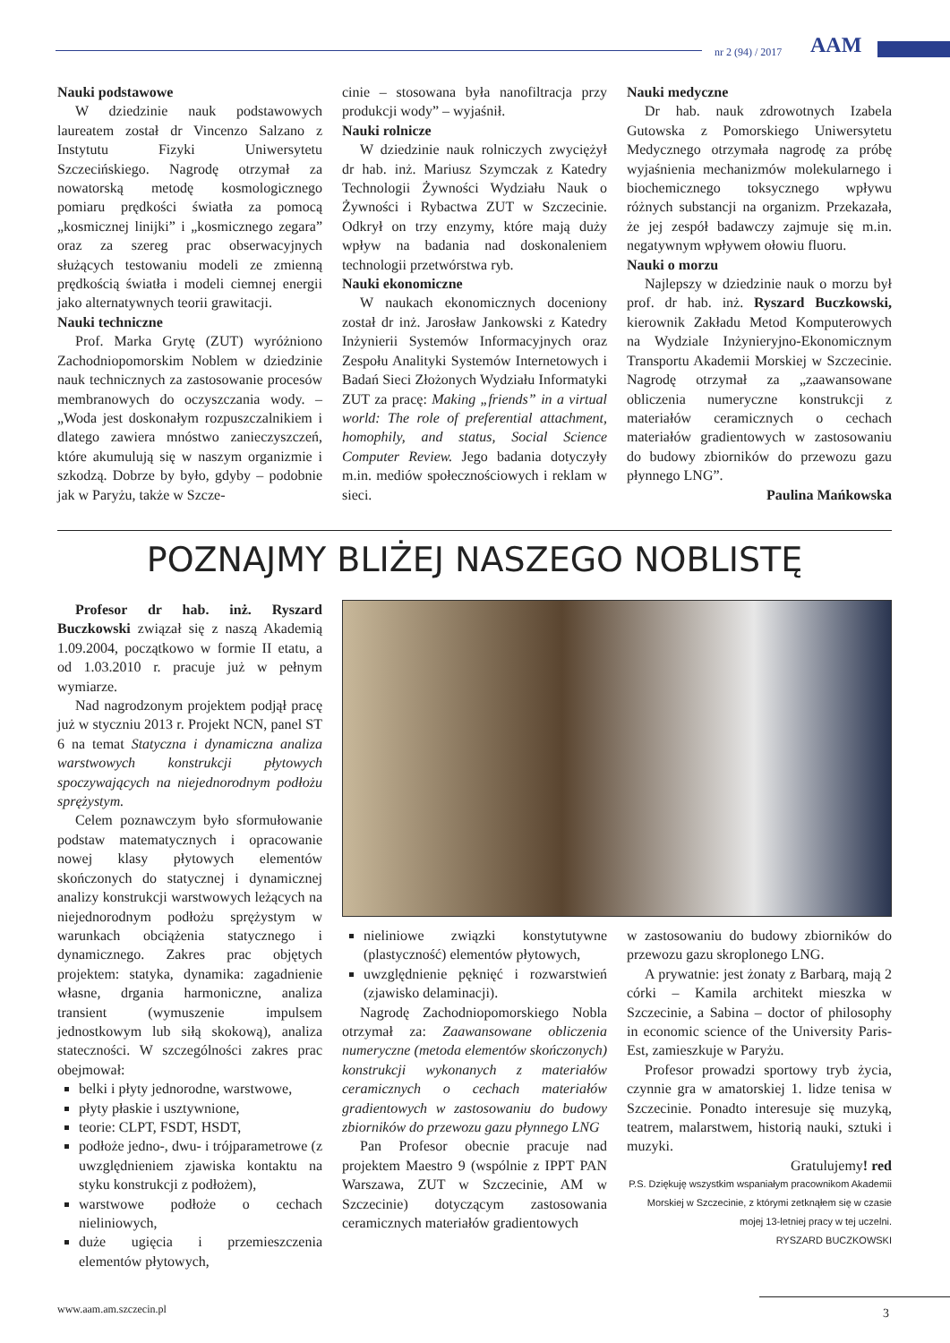nr 2 (94) / 2017 AAM
Nauki podstawowe
W dziedzinie nauk podstawowych laureatem został dr Vincenzo Salzano z Instytutu Fizyki Uniwersytetu Szczecińskiego. Nagrodę otrzymał za nowatorską metodę kosmologicznego pomiaru prędkości światła za pomocą „kosmicznej linijki” i „kosmicznego zegara” oraz za szereg prac obserwacyjnych służących testowaniu modeli ze zmienną prędkością światła i modeli ciemnej energii jako alternatywnych teorii grawitacji.
Nauki techniczne
Prof. Marka Grytę (ZUT) wyróżniono Zachodniopomorskim Noblem w dziedzinie nauk technicznych za zastosowanie procesów membranowych do oczyszczania wody. – „Woda jest doskonałym rozpuszczalnikiem i dlatego zawiera mnóstwo zanieczyszczeń, które akumulują się w naszym organizmie i szkodzą. Dobrze by było, gdyby – podobnie jak w Paryżu, także w Szcze-
cinie – stosowana była nanofiltracja przy produkcji wody” – wyjaśnił.
Nauki rolnicze
W dziedzinie nauk rolniczych zwyciężył dr hab. inż. Mariusz Szymczak z Katedry Technologii Żywności Wydziału Nauk o Żywności i Rybactwa ZUT w Szczecinie. Odkrył on trzy enzymy, które mają duży wpływ na badania nad doskonaleniem technologii przetwórstwa ryb.
Nauki ekonomiczne
W naukach ekonomicznych doceniony został dr inż. Jarosław Jankowski z Katedry Inżynierii Systemów Informacyjnych oraz Zespołu Analityki Systemów Internetowych i Badań Sieci Złożonych Wydziału Informatyki ZUT za pracę: Making „friends” in a virtual world: The role of preferential attachment, homophily, and status, Social Science Computer Review. Jego badania dotyczyły m.in. mediów społecznościowych i reklam w sieci.
Nauki medyczne
Dr hab. nauk zdrowotnych Izabela Gutowska z Pomorskiego Uniwersytetu Medycznego otrzymała nagrodę za próbę wyjaśnienia mechanizmów molekularnego i biochemicznego toksycznego wpływu różnych substancji na organizm. Przekazała, że jej zespół badawczy zajmuje się m.in. negatywnym wpływem ołowiu fluoru.
Nauki o morzu
Najlepszy w dziedzinie nauk o morzu był prof. dr hab. inż. Ryszard Buczkowski, kierownik Zakładu Metod Komputerowych na Wydziale Inżynieryjno-Ekonomicznym Transportu Akademii Morskiej w Szczecinie. Nagrodę otrzymał za „zaawansowane obliczenia numeryczne konstrukcji z materiałów ceramicznych o cechach materiałów gradientowych w zastosowaniu do budowy zbiorników do przewozu gazu płynnego LNG”.
Paulina Mańkowska
POZNAJMY BLIŻEJ NASZEGO NOBLISTĘ
Profesor dr hab. inż. Ryszard Buczkowski związał się z naszą Akademią 1.09.2004, początkowo w formie II etatu, a od 1.03.2010 r. pracuje już w pełnym wymiarze.
Nad nagrodzonym projektem podjął pracę już w styczniu 2013 r. Projekt NCN, panel ST 6 na temat Statyczna i dynamiczna analiza warstwowych konstrukcji płytowych spoczywających na niejednorodnym podłożu sprężystym.
Celem poznawczym było sformułowanie podstaw matematycznych i opracowanie nowej klasy płytowych elementów skończonych do statycznej i dynamicznej analizy konstrukcji warstwowych leżących na niejednorodnym podłożu sprężystym w warunkach obciążenia statycznego i dynamicznego. Zakres prac objętych projektem: statyka, dynamika: zagadnienie własne, drgania harmoniczne, analiza transient (wymuszenie impulsem jednostkowym lub siłą skokową), analiza stateczności. W szczególności zakres prac obejmował:
belki i płyty jednorodne, warstwowe,
płyty płaskie i usztywnione,
teorie: CLPT, FSDT, HSDT,
podłoże jedno-, dwu- i trójparametrowe (z uwzględnieniem zjawiska kontaktu na styku konstrukcji z podłożem),
warstwowe podłoże o cechach nieliniowych,
duże ugięcia i przemieszczenia elementów płytowych,
nieliniowe związki konstytutywne (plastyczność) elementów płytowych,
uwzględnienie pęknięć i rozwarstwień (zjawisko delaminacji).
Nagrodę Zachodniopomorskiego Nobla otrzymał za: Zaawansowane obliczenia numeryczne (metoda elementów skończonych) konstrukcji wykonanych z materiałów ceramicznych o cechach materiałów gradientowych w zastosowaniu do budowy zbiorników do przewozu gazu płynnego LNG
Pan Profesor obecnie pracuje nad projektem Maestro 9 (wspólnie z IPPT PAN Warszawa, ZUT w Szczecinie, AM w Szczecinie) dotyczącym zastosowania ceramicznych materiałów gradientowych
w zastosowaniu do budowy zbiorników do przewozu gazu skroplonego LNG.
A prywatnie: jest żonaty z Barbarą, mają 2 córki – Kamila architekt mieszka w Szczecinie, a Sabina – doctor of philosophy in economic science of the University Paris-Est, zamieszkuje w Paryżu.
Profesor prowadzi sportowy tryb życia, czynnie gra w amatorskiej 1. lidze tenisa w Szczecinie. Ponadto interesuje się muzyką, teatrem, malarstwem, historią nauki, sztuki i muzyki.
Gratulujemy! red
P.S. Dziękuję wszystkim wspaniałym pracownikom Akademii Morskiej w Szczecinie, z którymi zetknąłem się w czasie mojej 13-letniej pracy w tej uczelni.
RYSZARD BUCZKOWSKI
www.aam.am.szczecin.pl 3